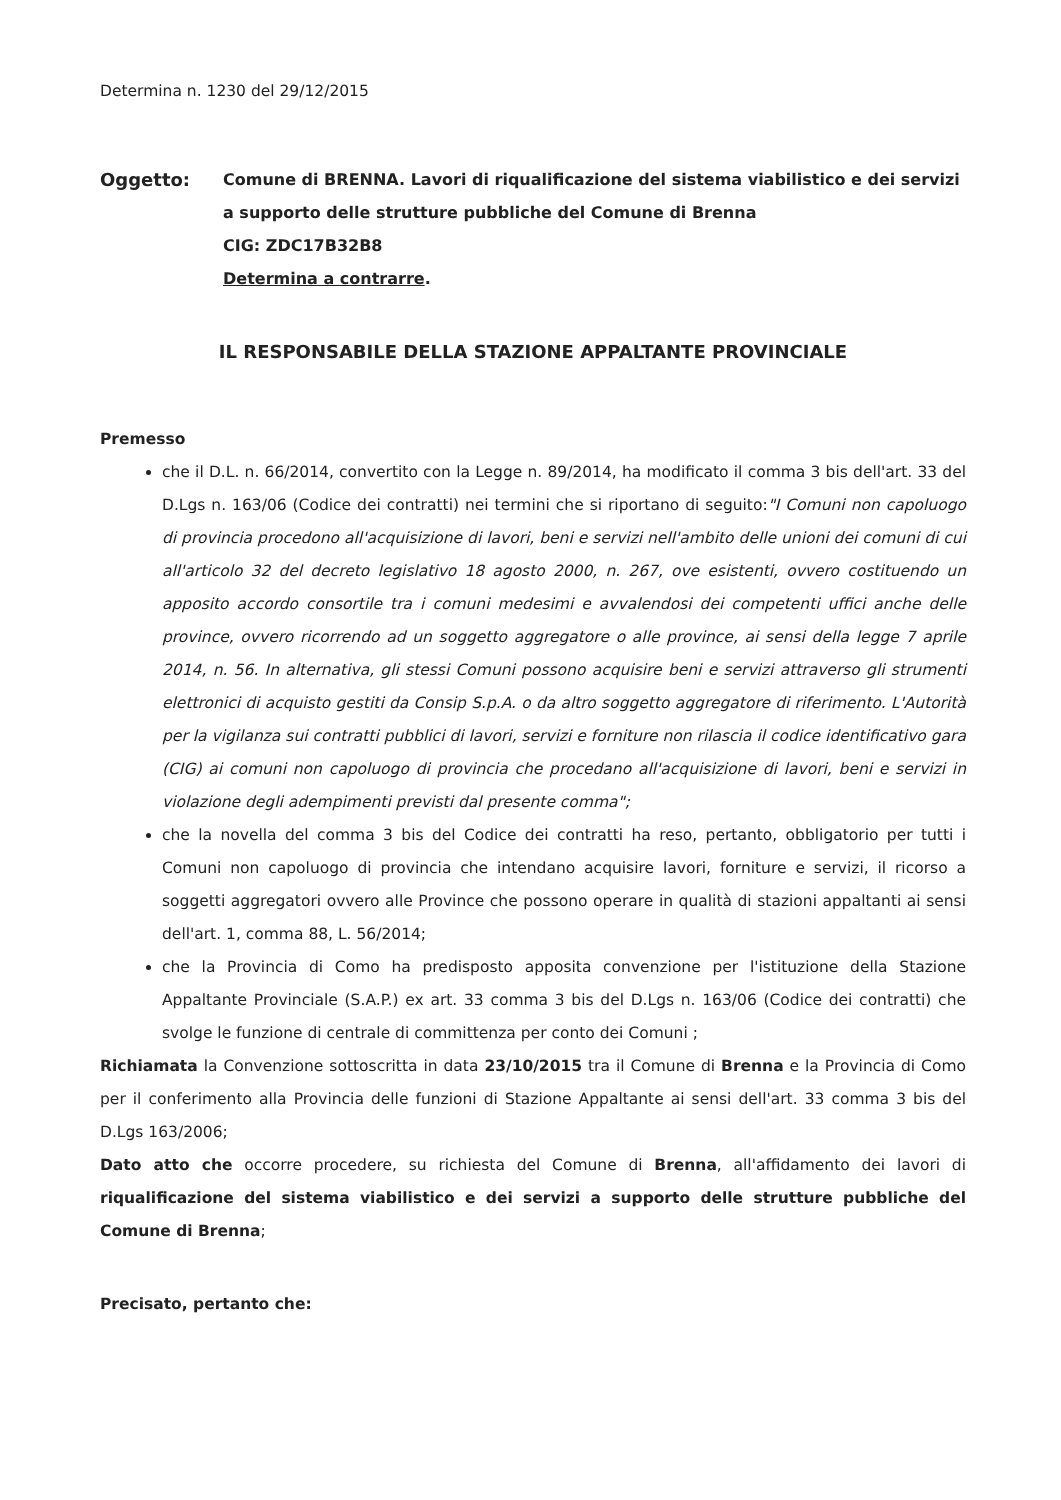Determina n. 1230 del 29/12/2015
Oggetto: Comune di BRENNA. Lavori di riqualificazione del sistema viabilistico e dei servizi a supporto delle strutture pubbliche del Comune di Brenna
CIG: ZDC17B32B8
Determina a contrarre.
IL RESPONSABILE DELLA STAZIONE APPALTANTE PROVINCIALE
Premesso
che il D.L. n. 66/2014, convertito con la Legge n. 89/2014, ha modificato il comma 3 bis dell'art. 33 del D.Lgs n. 163/06 (Codice dei contratti) nei termini che si riportano di seguito:"I Comuni non capoluogo di provincia procedono all'acquisizione di lavori, beni e servizi nell'ambito delle unioni dei comuni di cui all'articolo 32 del decreto legislativo 18 agosto 2000, n. 267, ove esistenti, ovvero costituendo un apposito accordo consortile tra i comuni medesimi e avvalendosi dei competenti uffici anche delle province, ovvero ricorrendo ad un soggetto aggregatore o alle province, ai sensi della legge 7 aprile 2014, n. 56. In alternativa, gli stessi Comuni possono acquisire beni e servizi attraverso gli strumenti elettronici di acquisto gestiti da Consip S.p.A. o da altro soggetto aggregatore di riferimento. L'Autorità per la vigilanza sui contratti pubblici di lavori, servizi e forniture non rilascia il codice identificativo gara (CIG) ai comuni non capoluogo di provincia che procedano all'acquisizione di lavori, beni e servizi in violazione degli adempimenti previsti dal presente comma";
che la novella del comma 3 bis del Codice dei contratti ha reso, pertanto, obbligatorio per tutti i Comuni non capoluogo di provincia che intendano acquisire lavori, forniture e servizi, il ricorso a soggetti aggregatori ovvero alle Province che possono operare in qualità di stazioni appaltanti ai sensi dell'art. 1, comma 88, L. 56/2014;
che la Provincia di Como ha predisposto apposita convenzione per l'istituzione della Stazione Appaltante Provinciale (S.A.P.) ex art. 33 comma 3 bis del D.Lgs n. 163/06 (Codice dei contratti) che svolge le funzione di centrale di committenza per conto dei Comuni ;
Richiamata la Convenzione sottoscritta in data 23/10/2015 tra il Comune di Brenna e la Provincia di Como per il conferimento alla Provincia delle funzioni di Stazione Appaltante ai sensi dell'art. 33 comma 3 bis del D.Lgs 163/2006;
Dato atto che occorre procedere, su richiesta del Comune di Brenna, all'affidamento dei lavori di riqualificazione del sistema viabilistico e dei servizi a supporto delle strutture pubbliche del Comune di Brenna;
Precisato, pertanto che: